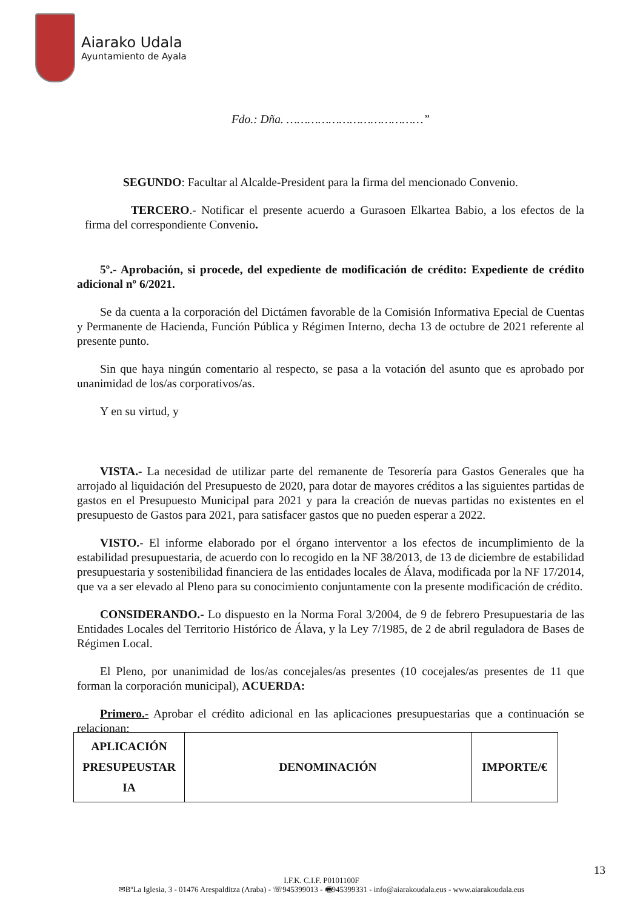Aiarako Udala
Ayuntamiento de Ayala
Fdo.: Dña. …………………………………”
SEGUNDO: Facultar al Alcalde-President para la firma del mencionado Convenio.
TERCERO.- Notificar el presente acuerdo a Gurasoen Elkartea Babio, a los efectos de la firma del correspondiente Convenio.
5º.- Aprobación, si procede, del expediente de modificación de crédito: Expediente de crédito adicional nº 6/2021.
Se da cuenta a la corporación del Dictámen favorable de la Comisión Informativa Epecial de Cuentas y Permanente de Hacienda, Función Pública y Régimen Interno, decha 13 de octubre de 2021 referente al presente punto.
Sin que haya ningún comentario al respecto, se pasa a la votación del asunto que es aprobado por unanimidad de los/as corporativos/as.
Y en su virtud, y
VISTA.- La necesidad de utilizar parte del remanente de Tesorería para Gastos Generales que ha arrojado al liquidación del Presupuesto de 2020, para dotar de mayores créditos a las siguientes partidas de gastos en el Presupuesto Municipal para 2021 y para la creación de nuevas partidas no existentes en el presupuesto de Gastos para 2021, para satisfacer gastos que no pueden esperar a 2022.
VISTO.- El informe elaborado por el órgano interventor a los efectos de incumplimiento de la estabilidad presupuestaria, de acuerdo con lo recogido en la NF 38/2013, de 13 de diciembre de estabilidad presupuestaria y sostenibilidad financiera de las entidades locales de Álava, modificada por la NF 17/2014, que va a ser elevado al Pleno para su conocimiento conjuntamente con la presente modificación de crédito.
CONSIDERANDO.- Lo dispuesto en la Norma Foral 3/2004, de 9 de febrero Presupuestaria de las Entidades Locales del Territorio Histórico de Álava, y la Ley 7/1985, de 2 de abril reguladora de Bases de Régimen Local.
El Pleno, por unanimidad de los/as concejales/as presentes (10 cocejales/as presentes de 11 que forman la corporación municipal), ACUERDA:
Primero.- Aprobar el crédito adicional en las aplicaciones presupuestarias que a continuación se relacionan:
| APLICACIÓN PRESUPEUSTAR IA | DENOMINACIÓN | IMPORTE/€ |
| --- | --- | --- |
13
I.F.K. C.I.F. P0101100F
✉BºLa Iglesia, 3 - 01476 Arespalditza (Araba) - ☏945399013 - 🖷945399331 - info@aiarakoudala.eus - www.aiarakoudala.eus